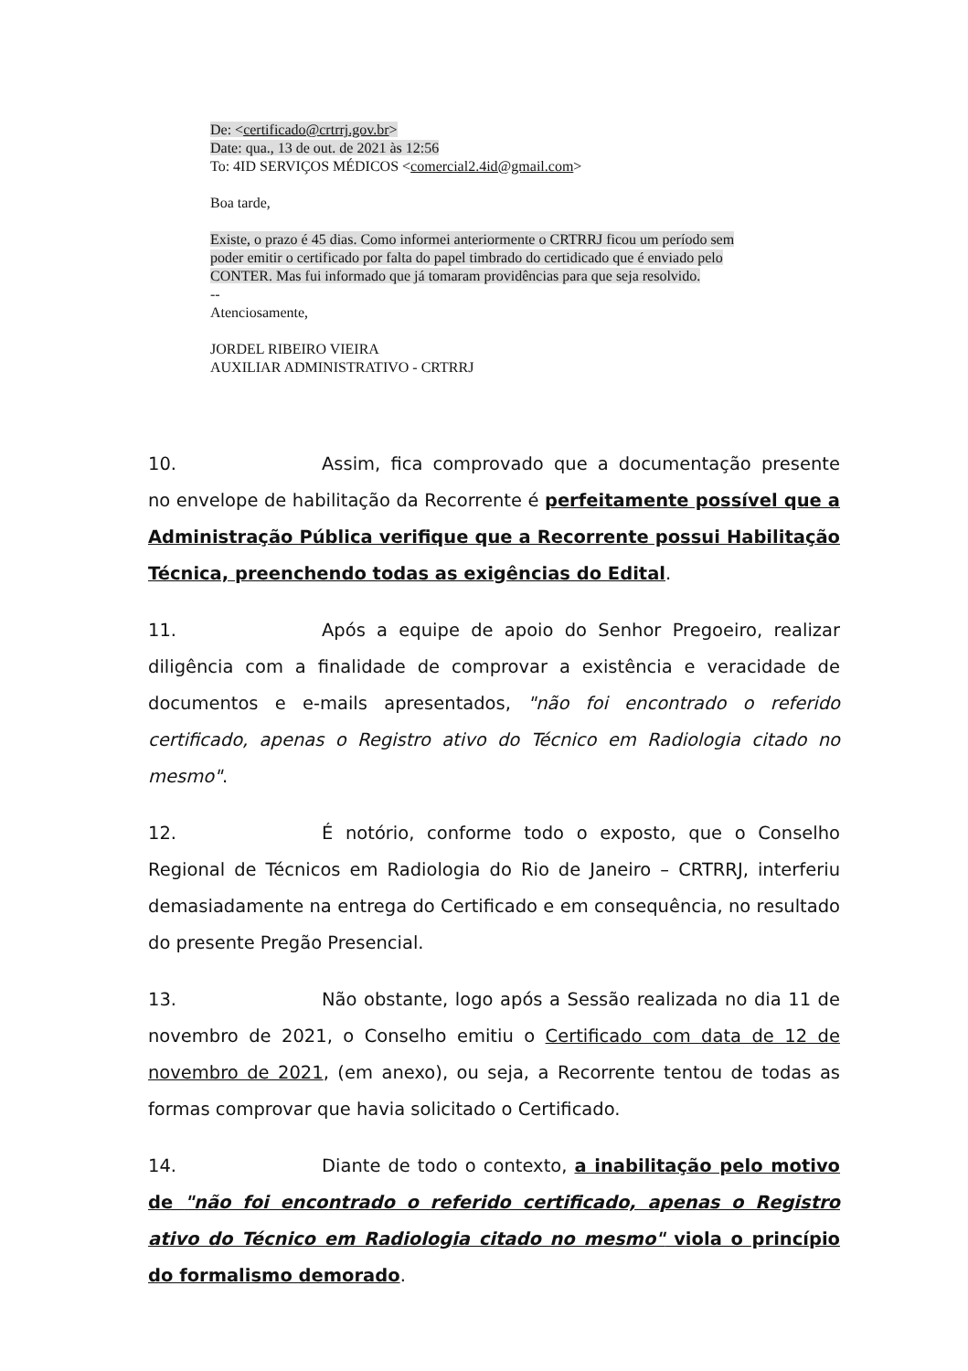De: <certificado@crtrrj.gov.br>
Date: qua., 13 de out. de 2021 às 12:56
To: 4ID SERVIÇOS MÉDICOS <comercial2.4id@gmail.com>
Boa tarde,
Existe, o prazo é 45 dias. Como informei anteriormente o CRTRRJ ficou um período sem poder emitir o certificado por falta do papel timbrado do certidicado que é enviado pelo CONTER. Mas fui informado que já tomaram providências para que seja resolvido.
--
Atenciosamente,
JORDEL RIBEIRO VIEIRA
AUXILIAR ADMINISTRATIVO - CRTRRJ
10. Assim, fica comprovado que a documentação presente no envelope de habilitação da Recorrente é perfeitamente possível que a Administração Pública verifique que a Recorrente possui Habilitação Técnica, preenchendo todas as exigências do Edital.
11. Após a equipe de apoio do Senhor Pregoeiro, realizar diligência com a finalidade de comprovar a existência e veracidade de documentos e e-mails apresentados, "não foi encontrado o referido certificado, apenas o Registro ativo do Técnico em Radiologia citado no mesmo".
12. É notório, conforme todo o exposto, que o Conselho Regional de Técnicos em Radiologia do Rio de Janeiro – CRTRRJ, interferiu demasiadamente na entrega do Certificado e em consequência, no resultado do presente Pregão Presencial.
13. Não obstante, logo após a Sessão realizada no dia 11 de novembro de 2021, o Conselho emitiu o Certificado com data de 12 de novembro de 2021, (em anexo), ou seja, a Recorrente tentou de todas as formas comprovar que havia solicitado o Certificado.
14. Diante de todo o contexto, a inabilitação pelo motivo de "não foi encontrado o referido certificado, apenas o Registro ativo do Técnico em Radiologia citado no mesmo" viola o princípio do formalismo demorado.